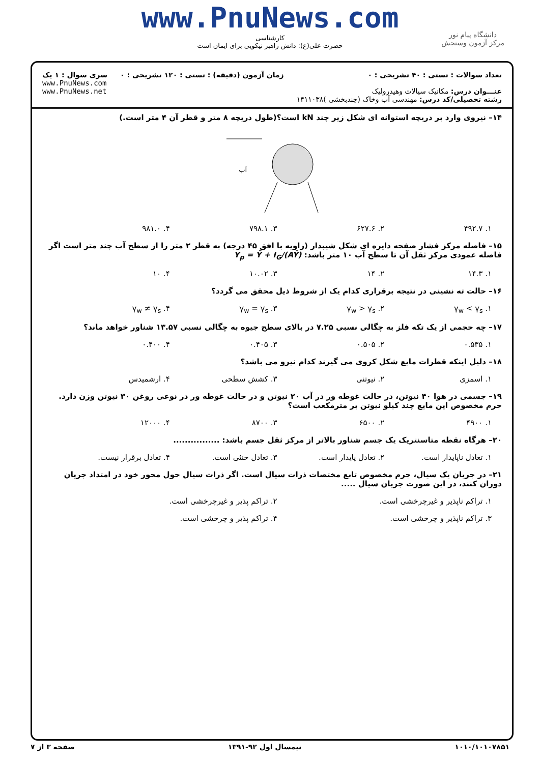www.PnuNews.com
کارشناسی
حضرت علی(ع): دانش راهبر نیکویی برای ایمان است
دانشگاه پیام نور
مرکز آزمون وسنجش
تعداد سوالات : تستی : ۴۰ تشریحی : ۰
عنـــوان درس: مکانیک سیالات وهیدرولیک
رشته تحصیلی/کد درس: مهندسی آب وخاک (چندبخشی )۱۴۱۱۰۳۸
زمان آزمون (دقیقه) : تستی : ۱۲۰ تشریحی : ۰
سری سوال : ۱ یک
www.PnuNews.com
www.PnuNews.net
۱۴– نیروی وارد بر دریچه استوانه ای شکل زیر چند kN است؟(طول دریچه ۸ متر و قطر آن ۴ متر است.)
آب
۱. ۴۹۲.۷ ۲. ۶۲۷.۶ ۳. ۷۹۸.۱ ۴. ۹۸۱.۰
۱۵– فاصله مرکز فشار صفحه دایره ای شکل شیبدار (زاویه با افق ۴۵ درجه) به قطر ۲ متر را از سطح آب چند متر است اگر فاصله عمودی مرکز ثقل آن تا سطح آب ۱۰ متر باشد: Y<sub>p</sub> = Ȳ + I<sub>G</sub>/(AȲ)
۱. ۱۴.۳ ۲. ۱۴ ۳. ۱۰.۰۲ ۴. ۱۰
۱۶– حالت ته نشینی در نتیجه برقراری کدام یک از شروط ذیل محقق می گردد؟
۱. γ<sub>w</sub> < γ<sub>s</sub> ۲. γ<sub>w</sub> > γ<sub>s</sub> ۳. γ<sub>w</sub> = γ<sub>s</sub> ۴. γ<sub>w</sub> ≠ γ<sub>s</sub>
۱۷– چه حجمی از یک تکه فلز به چگالی نسبی ۷.۲۵ در بالای سطح جیوه به چگالی نسبی ۱۳.۵۷ شناور خواهد ماند؟
۱. ۰.۵۳۵ ۲. ۰.۵۰۵ ۳. ۰.۴۰۵ ۴. ۰.۴۰۰
۱۸– دلیل اینکه قطرات مایع شکل کروی می گیرند کدام نیرو می باشد؟
۱. اسمزی ۲. نیوتنی ۳. کشش سطحی ۴. ارشمیدس
۱۹– جسمی در هوا ۴۰ نیوتن، در حالت غوطه ور در آب ۲۰ نیوتن و در حالت غوطه ور در نوعی روغن ۳۰ نیوتن وزن دارد. جرم مخصوص این مایع چند کیلو نیوتن بر مترمکعب است؟
۱. ۴۹۰۰ ۲. ۶۵۰۰ ۳. ۸۷۰۰ ۴. ۱۲۰۰۰
۲۰– هرگاه نقطه متاسنتریک یک جسم شناور بالاتر از مرکز ثقل جسم باشد: ................
۱. تعادل ناپایدار است. ۲. تعادل پایدار است. ۳. تعادل خنثی است. ۴. تعادل برقرار نیست.
۲۱– در جریان یک سیال، جرم مخصوص تابع مختصات ذرات سیال است. اگر ذرات سیال حول محور خود در امتداد جریان دوران کنند، در این صورت جریان سیال .....
۱. تراکم ناپذیر و غیرچرخشی است. ۲. تراکم پذیر و غیرچرخشی است.
۳. تراکم ناپذیر و چرخشی است. ۴. تراکم پذیر و چرخشی است.
۱۰۱۰/۱۰۱۰۷۸۵۱ نیمسال اول ۹۲-۱۳۹۱ صفحه ۳ از ۷